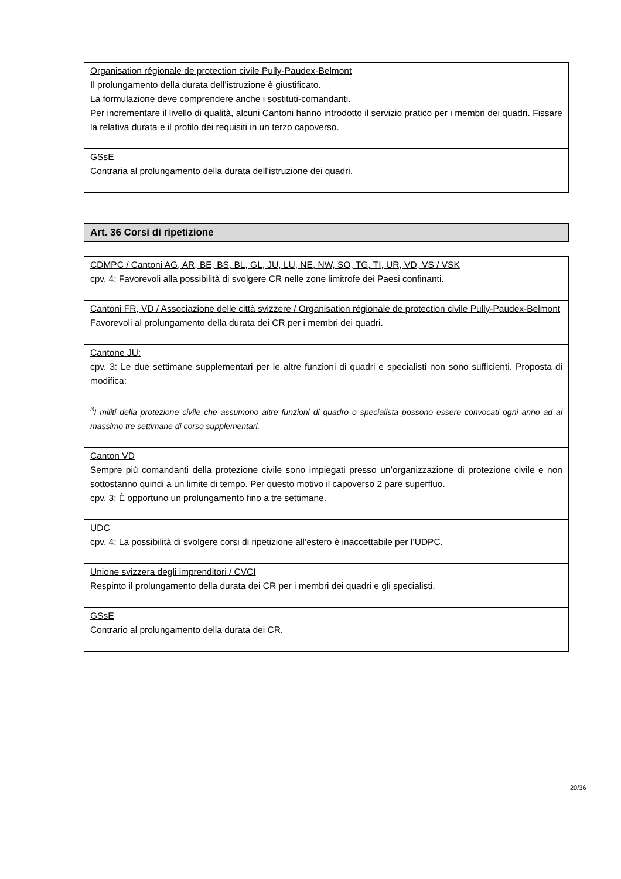| Organisation régionale de protection civile Pully-Paudex-Belmont Il prolungamento della durata dell’istruzione è giustificato. La formulazione deve comprendere anche i sostituti-comandanti. Per incrementare il livello di qualità, alcuni Cantoni hanno introdotto il servizio pratico per i membri dei quadri. Fissare la relativa durata e il profilo dei requisiti in un terzo capoverso. |
| GSsE Contraria al prolungamento della durata dell’istruzione dei quadri. |
| Art. 36 Corsi di ripetizione |
| CDMPC / Cantoni AG, AR, BE, BS, BL, GL, JU, LU, NE, NW, SO, TG, TI, UR, VD, VS / VSK cpv. 4: Favorevoli alla possibilità di svolgere CR nelle zone limitrofe dei Paesi confinanti. |
| Cantoni FR, VD / Associazione delle città svizzere / Organisation régionale de protection civile Pully-Paudex-Belmont Favorevoli al prolungamento della durata dei CR per i membri dei quadri. |
| Cantone JU: cpv. 3: Le due settimane supplementari per le altre funzioni di quadri e specialisti non sono sufficienti. Proposta di modifica: <sup>3</sup> I militi della protezione civile che assumono altre funzioni di quadro o specialista possono essere convocati ogni anno ad al massimo tre settimane di corso supplementari. |
| Canton VD Sempre più comandanti della protezione civile sono impiegati presso un’organizzazione di protezione civile e non sottostanno quindi a un limite di tempo. Per questo motivo il capoverso 2 pare superfluo. cpv. 3: È opportuno un prolungamento fino a tre settimane. |
| UDC cpv. 4: La possibilità di svolgere corsi di ripetizione all’estero è inaccettabile per l’UDPC. |
| Unione svizzera degli imprenditori / CVCI Respinto il prolungamento della durata dei CR per i membri dei quadri e gli specialisti. |
| GSsE Contrario al prolungamento della durata dei CR. |
20/36